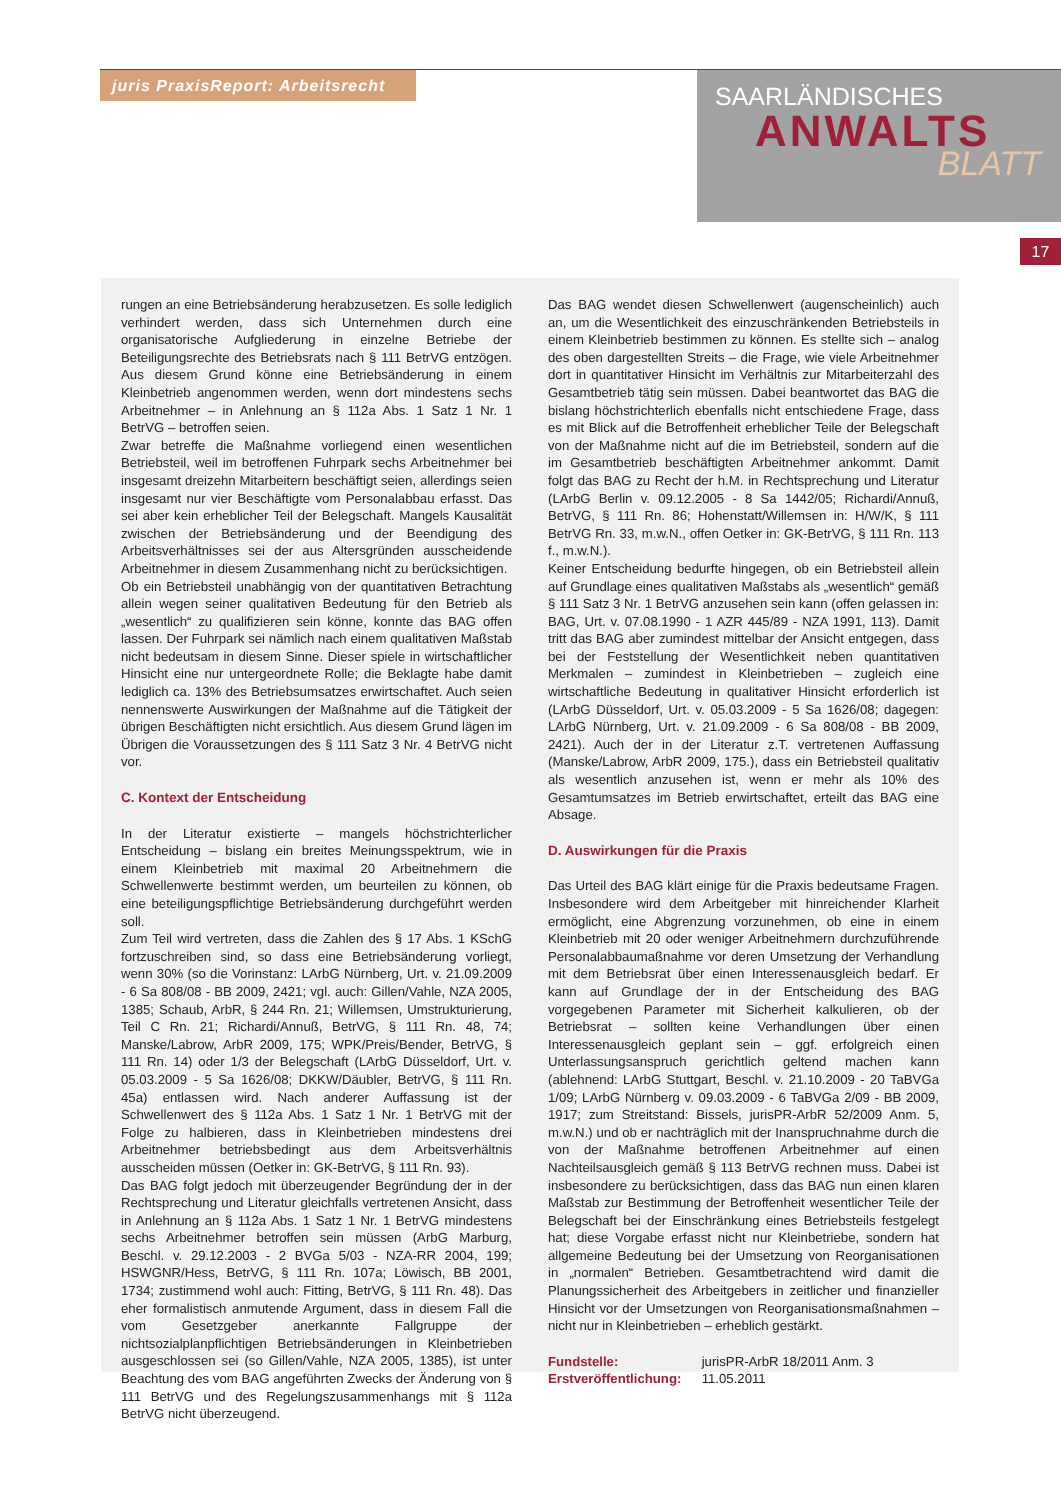juris PraxisReport: Arbeitsrecht
SAARLÄNDISCHES
ANWALTS
BLATT
17
rungen an eine Betriebsänderung herabzusetzen. Es solle lediglich verhindert werden, dass sich Unternehmen durch eine organisatorische Aufgliederung in einzelne Betriebe der Beteiligungsrechte des Betriebsrats nach § 111 BetrVG entzögen. Aus diesem Grund könne eine Betriebsänderung in einem Kleinbetrieb angenommen werden, wenn dort mindestens sechs Arbeitnehmer – in Anlehnung an § 112a Abs. 1 Satz 1 Nr. 1 BetrVG – betroffen seien.
Zwar betreffe die Maßnahme vorliegend einen wesentlichen Betriebsteil, weil im betroffenen Fuhrpark sechs Arbeitnehmer bei insgesamt dreizehn Mitarbeitern beschäftigt seien, allerdings seien insgesamt nur vier Beschäftigte vom Personalabbau erfasst. Das sei aber kein erheblicher Teil der Belegschaft. Mangels Kausalität zwischen der Betriebsänderung und der Beendigung des Arbeitsverhältnisses sei der aus Altersgründen ausscheidende Arbeitnehmer in diesem Zusammenhang nicht zu berücksichtigen.
Ob ein Betriebsteil unabhängig von der quantitativen Betrachtung allein wegen seiner qualitativen Bedeutung für den Betrieb als „wesentlich“ zu qualifizieren sein könne, konnte das BAG offen lassen. Der Fuhrpark sei nämlich nach einem qualitativen Maßstab nicht bedeutsam in diesem Sinne. Dieser spiele in wirtschaftlicher Hinsicht eine nur untergeordnete Rolle; die Beklagte habe damit lediglich ca. 13% des Betriebsumsatzes erwirtschaftet. Auch seien nennenswerte Auswirkungen der Maßnahme auf die Tätigkeit der übrigen Beschäftigten nicht ersichtlich. Aus diesem Grund lägen im Übrigen die Voraussetzungen des § 111 Satz 3 Nr. 4 BetrVG nicht vor.
C. Kontext der Entscheidung
In der Literatur existierte – mangels höchstrichterlicher Entscheidung – bislang ein breites Meinungsspektrum, wie in einem Kleinbetrieb mit maximal 20 Arbeitnehmern die Schwellenwerte bestimmt werden, um beurteilen zu können, ob eine beteiligungspflichtige Betriebsänderung durchgeführt werden soll.
Zum Teil wird vertreten, dass die Zahlen des § 17 Abs. 1 KSchG fortzuschreiben sind, so dass eine Betriebsänderung vorliegt, wenn 30% (so die Vorinstanz: LArbG Nürnberg, Urt. v. 21.09.2009 - 6 Sa 808/08 - BB 2009, 2421; vgl. auch: Gillen/Vahle, NZA 2005, 1385; Schaub, ArbR, § 244 Rn. 21; Willemsen, Umstrukturierung, Teil C Rn. 21; Richardi/Annuß, BetrVG, § 111 Rn. 48, 74; Manske/Labrow, ArbR 2009, 175; WPK/Preis/Bender, BetrVG, § 111 Rn. 14) oder 1/3 der Belegschaft (LArbG Düsseldorf, Urt. v. 05.03.2009 - 5 Sa 1626/08; DKKW/Däubler, BetrVG, § 111 Rn. 45a) entlassen wird. Nach anderer Auffassung ist der Schwellenwert des § 112a Abs. 1 Satz 1 Nr. 1 BetrVG mit der Folge zu halbieren, dass in Kleinbetrieben mindestens drei Arbeitnehmer betriebsbedingt aus dem Arbeitsverhältnis ausscheiden müssen (Oetker in: GK-BetrVG, § 111 Rn. 93).
Das BAG folgt jedoch mit überzeugender Begründung der in der Rechtsprechung und Literatur gleichfalls vertretenen Ansicht, dass in Anlehnung an § 112a Abs. 1 Satz 1 Nr. 1 BetrVG mindestens sechs Arbeitnehmer betroffen sein müssen (ArbG Marburg, Beschl. v. 29.12.2003 - 2 BVGa 5/03 - NZA-RR 2004, 199; HSWGNR/Hess, BetrVG, § 111 Rn. 107a; Löwisch, BB 2001, 1734; zustimmend wohl auch: Fitting, BetrVG, § 111 Rn. 48). Das eher formalistisch anmutende Argument, dass in diesem Fall die vom Gesetzgeber anerkannte Fallgruppe der nichtsozialplanpflichtigen Betriebsänderungen in Kleinbetrieben ausgeschlossen sei (so Gillen/Vahle, NZA 2005, 1385), ist unter Beachtung des vom BAG angeführten Zwecks der Änderung von § 111 BetrVG und des Regelungszusammenhangs mit § 112a BetrVG nicht überzeugend.
Das BAG wendet diesen Schwellenwert (augenscheinlich) auch an, um die Wesentlichkeit des einzuschränkenden Betriebsteils in einem Kleinbetrieb bestimmen zu können. Es stellte sich – analog des oben dargestellten Streits – die Frage, wie viele Arbeitnehmer dort in quantitativer Hinsicht im Verhältnis zur Mitarbeiterzahl des Gesamtbetrieb tätig sein müssen. Dabei beantwortet das BAG die bislang höchstrichterlich ebenfalls nicht entschiedene Frage, dass es mit Blick auf die Betroffenheit erheblicher Teile der Belegschaft von der Maßnahme nicht auf die im Betriebsteil, sondern auf die im Gesamtbetrieb beschäftigten Arbeitnehmer ankommt. Damit folgt das BAG zu Recht der h.M. in Rechtsprechung und Literatur (LArbG Berlin v. 09.12.2005 - 8 Sa 1442/05; Richardi/Annuß, BetrVG, § 111 Rn. 86; Hohenstatt/Willemsen in: H/W/K, § 111 BetrVG Rn. 33, m.w.N., offen Oetker in: GK-BetrVG, § 111 Rn. 113 f., m.w.N.).
Keiner Entscheidung bedurfte hingegen, ob ein Betriebsteil allein auf Grundlage eines qualitativen Maßstabs als „wesentlich“ gemäß § 111 Satz 3 Nr. 1 BetrVG anzusehen sein kann (offen gelassen in: BAG, Urt. v. 07.08.1990 - 1 AZR 445/89 - NZA 1991, 113). Damit tritt das BAG aber zumindest mittelbar der Ansicht entgegen, dass bei der Feststellung der Wesentlichkeit neben quantitativen Merkmalen – zumindest in Kleinbetrieben – zugleich eine wirtschaftliche Bedeutung in qualitativer Hinsicht erforderlich ist (LArbG Düsseldorf, Urt. v. 05.03.2009 - 5 Sa 1626/08; dagegen: LArbG Nürnberg, Urt. v. 21.09.2009 - 6 Sa 808/08 - BB 2009, 2421). Auch der in der Literatur z.T. vertretenen Auffassung (Manske/Labrow, ArbR 2009, 175.), dass ein Betriebsteil qualitativ als wesentlich anzusehen ist, wenn er mehr als 10% des Gesamtumsatzes im Betrieb erwirtschaftet, erteilt das BAG eine Absage.
D. Auswirkungen für die Praxis
Das Urteil des BAG klärt einige für die Praxis bedeutsame Fragen. Insbesondere wird dem Arbeitgeber mit hinreichender Klarheit ermöglicht, eine Abgrenzung vorzunehmen, ob eine in einem Kleinbetrieb mit 20 oder weniger Arbeitnehmern durchzuführende Personalabbaumaßnahme vor deren Umsetzung der Verhandlung mit dem Betriebsrat über einen Interessenausgleich bedarf. Er kann auf Grundlage der in der Entscheidung des BAG vorgegebenen Parameter mit Sicherheit kalkulieren, ob der Betriebsrat – sollten keine Verhandlungen über einen Interessenausgleich geplant sein – ggf. erfolgreich einen Unterlassungsanspruch gerichtlich geltend machen kann (ablehnend: LArbG Stuttgart, Beschl. v. 21.10.2009 - 20 TaBVGa 1/09; LArbG Nürnberg v. 09.03.2009 - 6 TaBVGa 2/09 - BB 2009, 1917; zum Streitstand: Bissels, jurisPR-ArbR 52/2009 Anm. 5, m.w.N.) und ob er nachträglich mit der Inanspruchnahme durch die von der Maßnahme betroffenen Arbeitnehmer auf einen Nachteilsausgleich gemäß § 113 BetrVG rechnen muss. Dabei ist insbesondere zu berücksichtigen, dass das BAG nun einen klaren Maßstab zur Bestimmung der Betroffenheit wesentlicher Teile der Belegschaft bei der Einschränkung eines Betriebsteils festgelegt hat; diese Vorgabe erfasst nicht nur Kleinbetriebe, sondern hat allgemeine Bedeutung bei der Umsetzung von Reorganisationen in „normalen“ Betrieben. Gesamtbetrachtend wird damit die Planungssicherheit des Arbeitgebers in zeitlicher und finanzieller Hinsicht vor der Umsetzungen von Reorganisationsmaßnahmen – nicht nur in Kleinbetrieben – erheblich gestärkt.
Fundstelle: jurisPR-ArbR 18/2011 Anm. 3
Erstveröffentlichung: 11.05.2011